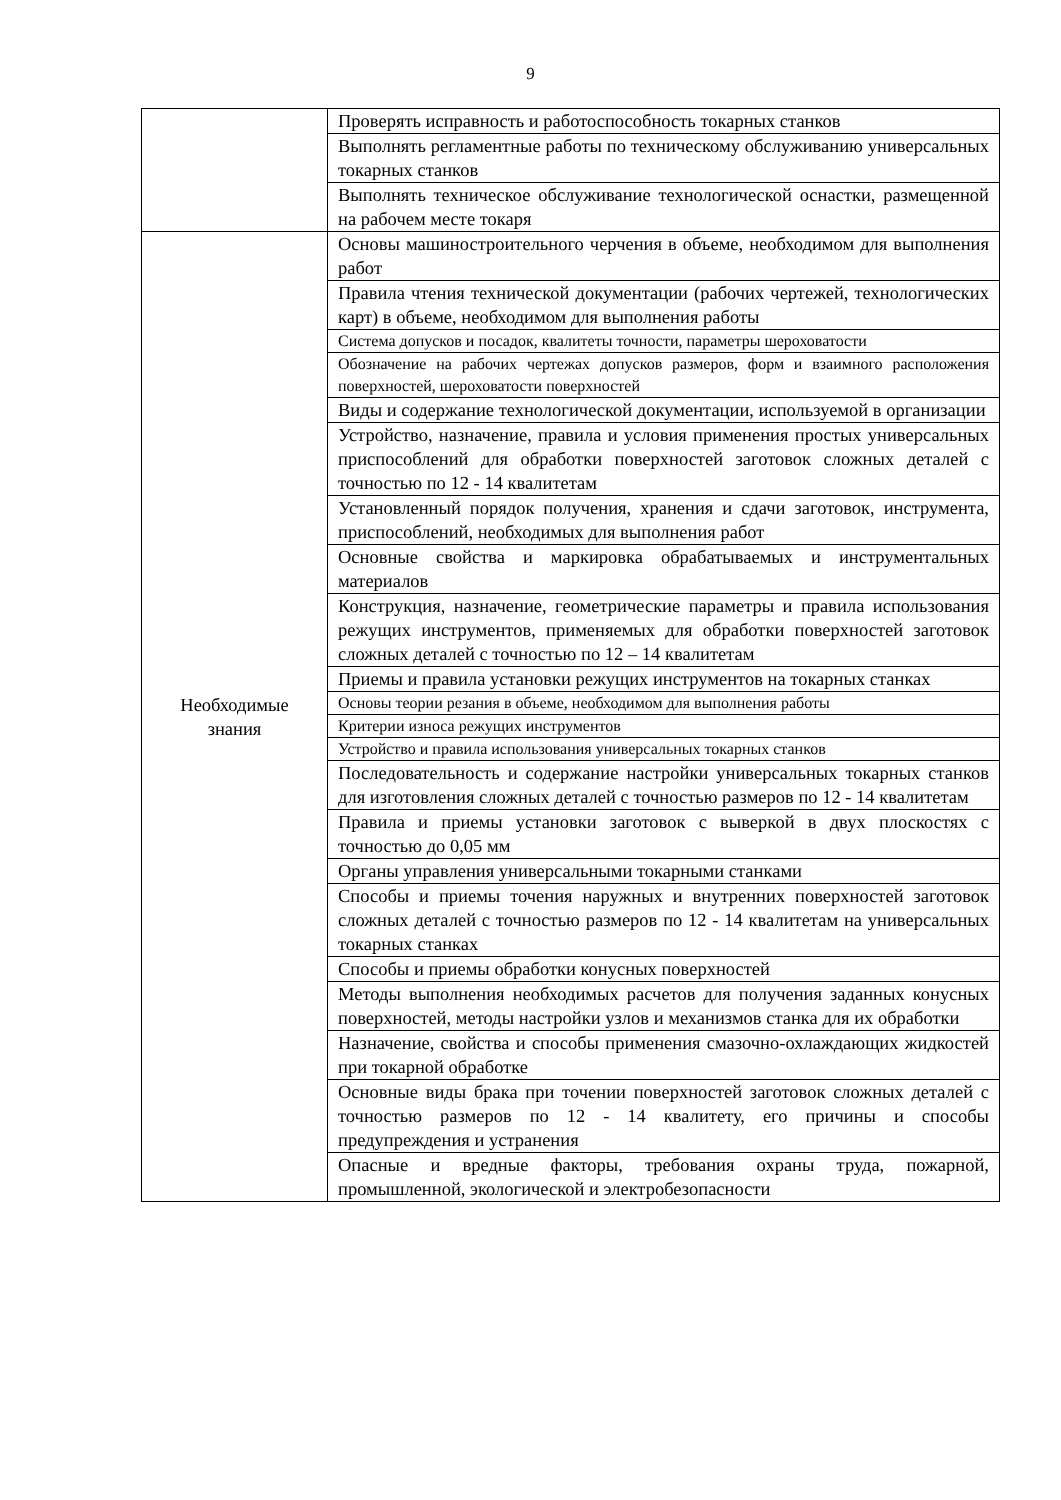9
| | Проверять исправность и работоспособность токарных станков |
| | Выполнять регламентные работы по техническому обслуживанию универсальных токарных станков |
| | Выполнять техническое обслуживание технологической оснастки, размещенной на рабочем месте токаря |
| Необходимые знания | Основы машиностроительного черчения в объеме, необходимом для выполнения работ |
| | Правила чтения технической документации (рабочих чертежей, технологических карт) в объеме, необходимом для выполнения работы |
| | Система допусков и посадок, квалитеты точности, параметры шероховатости |
| | Обозначение на рабочих чертежах допусков размеров, форм и взаимного расположения поверхностей, шероховатости поверхностей |
| | Виды и содержание технологической документации, используемой в организации |
| | Устройство, назначение, правила и условия применения простых универсальных приспособлений для обработки поверхностей заготовок сложных деталей с точностью по 12 - 14 квалитетам |
| | Установленный порядок получения, хранения и сдачи заготовок, инструмента, приспособлений, необходимых для выполнения работ |
| | Основные свойства и маркировка обрабатываемых и инструментальных материалов |
| | Конструкция, назначение, геометрические параметры и правила использования режущих инструментов, применяемых для обработки поверхностей заготовок сложных деталей с точностью по 12 – 14 квалитетам |
| | Приемы и правила установки режущих инструментов на токарных станках |
| | Основы теории резания в объеме, необходимом для выполнения работы |
| | Критерии износа режущих инструментов |
| | Устройство и правила использования универсальных токарных станков |
| | Последовательность и содержание настройки универсальных токарных станков для изготовления сложных деталей с точностью размеров по 12 - 14 квалитетам |
| | Правила и приемы установки заготовок с выверкой в двух плоскостях с точностью до 0,05 мм |
| | Органы управления универсальными токарными станками |
| | Способы и приемы точения наружных и внутренних поверхностей заготовок сложных деталей с точностью размеров по 12 - 14 квалитетам на универсальных токарных станках |
| | Способы и приемы обработки конусных поверхностей |
| | Методы выполнения необходимых расчетов для получения заданных конусных поверхностей, методы настройки узлов и механизмов станка для их обработки |
| | Назначение, свойства и способы применения смазочно-охлаждающих жидкостей при токарной обработке |
| | Основные виды брака при точении поверхностей заготовок сложных деталей с точностью размеров по 12 - 14 квалитету, его причины и способы предупреждения и устранения |
| | Опасные и вредные факторы, требования охраны труда, пожарной, промышленной, экологической и электробезопасности |